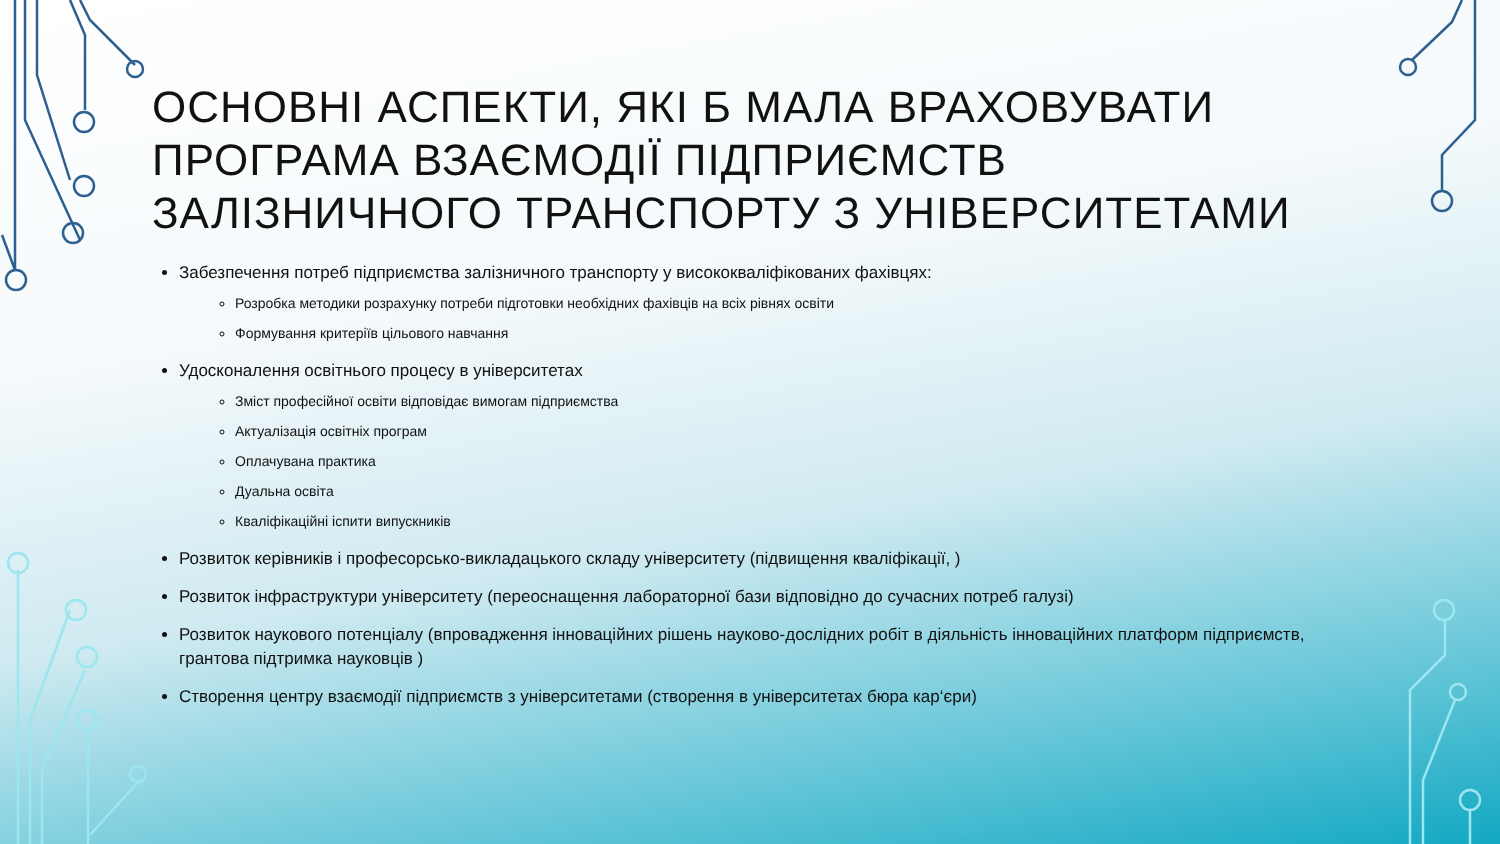ОСНОВНІ АСПЕКТИ, ЯКІ Б МАЛА ВРАХОВУВАТИ ПРОГРАМА ВЗАЄМОДІЇ ПІДПРИЄМСТВ ЗАЛІЗНИЧНОГО ТРАНСПОРТУ З УНІВЕРСИТЕТАМИ
Забезпечення потреб підприємства залізничного транспорту у висококваліфікованих фахівцях:
Розробка методики розрахунку потреби підготовки необхідних фахівців на всіх рівнях освіти
Формування критеріїв цільового навчання
Удосконалення освітнього процесу в університетах
Зміст професійної освіти відповідає вимогам підприємства
Актуалізація освітніх програм
Оплачувана практика
Дуальна освіта
Кваліфікаційні іспити випускників
Розвиток керівників і професорсько-викладацького складу університету (підвищення кваліфікації, )
Розвиток інфраструктури університету (переоснащення лабораторної бази відповідно до сучасних потреб галузі)
Розвиток наукового потенціалу (впровадження інноваційних рішень науково-дослідних робіт в діяльність інноваційних платформ підприємств, грантова підтримка науковців )
Створення центру взаємодії підприємств з університетами (створення в університетах бюра кар‘єри)